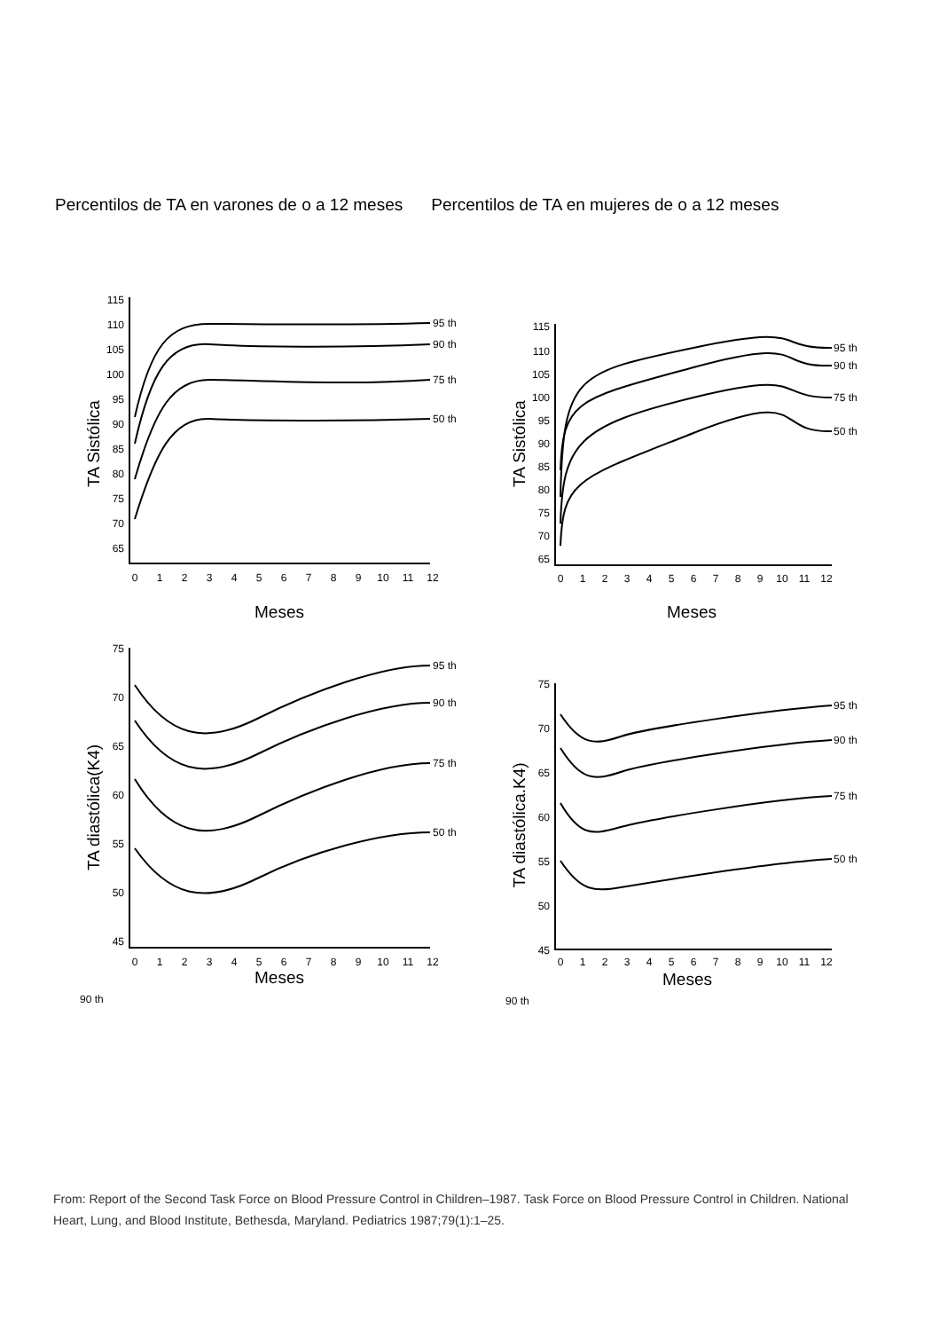Percentilos de TA en varones de o a 12 meses
Percentilos de TA en mujeres de o a 12 meses
TA Sistólica
115
110
105
100
95
90
85
80
75
70
65
0
1
2
3
4
5
6
7
8
9
10
11
12
95 th
90 th
75 th
50 th
Meses
TA Sistólica
115
110
105
100
95
90
85
80
75
70
65
0
1
2
3
4
5
6
7
8
9
10
11
12
95 th
90 th
75 th
50 th
Meses
TA diastólica(K4)
75
70
65
60
55
50
45
0
1
2
3
4
5
6
7
8
9
10
11
12
95 th
90 th
75 th
50 th
Meses
90 th
TA diastólica.K4)
75
70
65
60
55
50
45
0
1
2
3
4
5
6
7
8
9
10
11
12
95 th
90 th
75 th
50 th
Meses
90 th
From: Report of the Second Task Force on Blood Pressure Control in Children–1987. Task Force on Blood Pressure Control in Children. National Heart, Lung, and Blood Institute, Bethesda, Maryland. Pediatrics 1987;79(1):1–25.